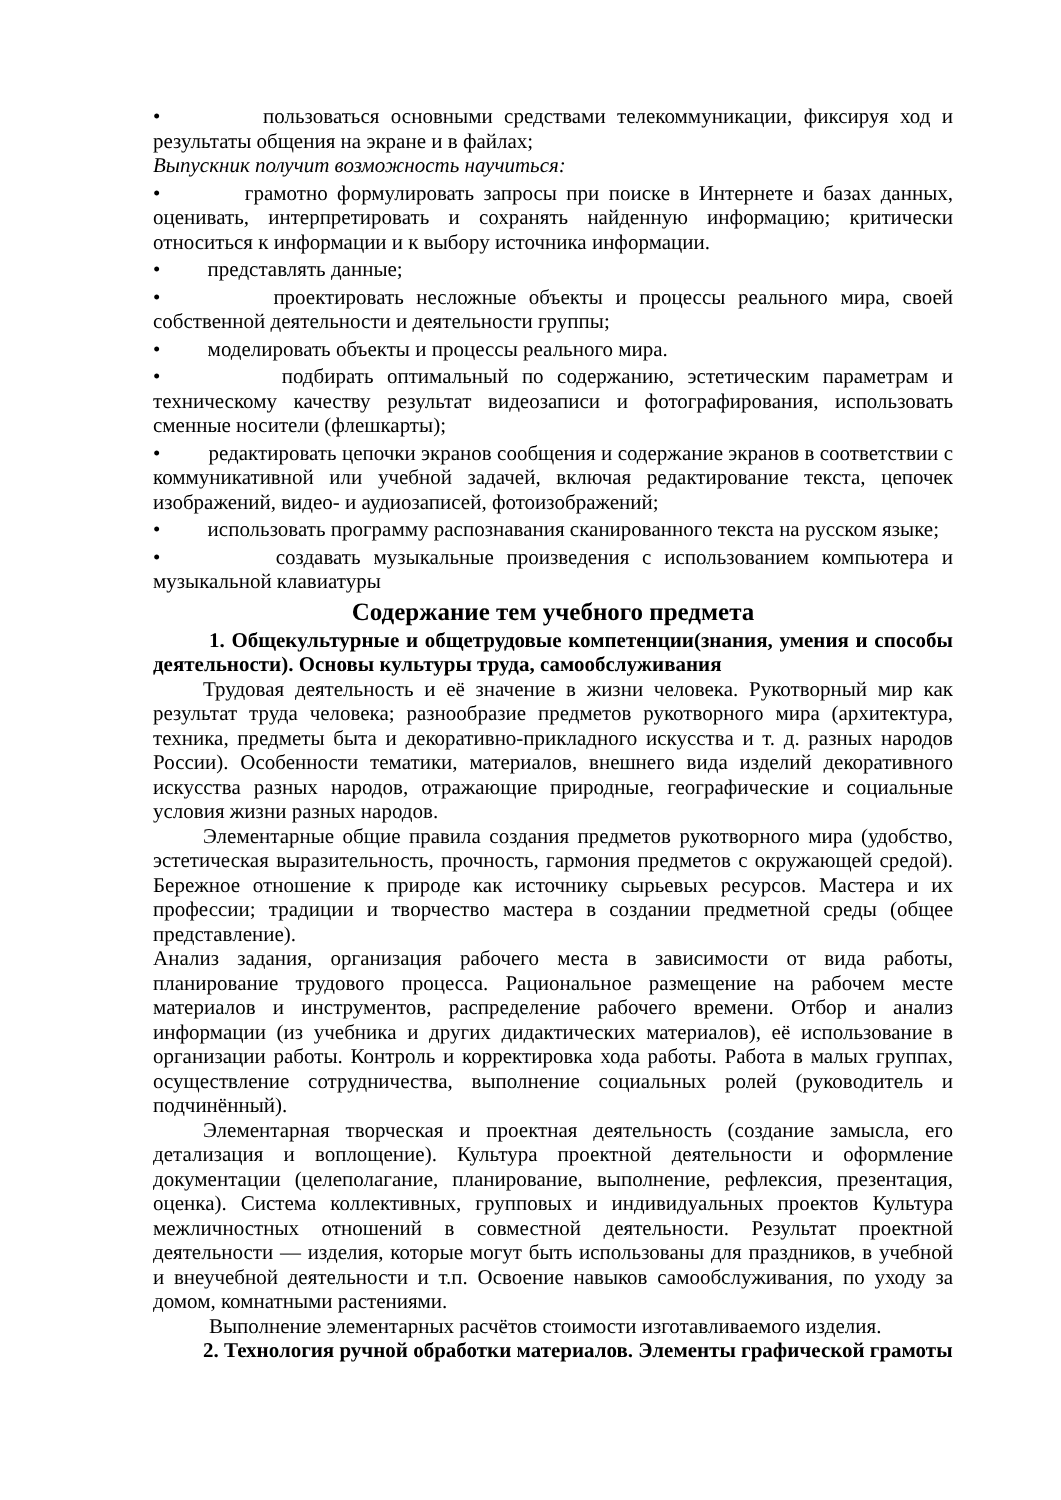• пользоваться основными средствами телекоммуникации, фиксируя ход и результаты общения на экране и в файлах;
Выпускник получит возможность научиться:
• грамотно формулировать запросы при поиске в Интернете и базах данных, оценивать, интерпретировать и сохранять найденную информацию; критически относиться к информации и к выбору источника информации.
• представлять данные;
• проектировать несложные объекты и процессы реального мира, своей собственной деятельности и деятельности группы;
• моделировать объекты и процессы реального мира.
• подбирать оптимальный по содержанию, эстетическим параметрам и техническому качеству результат видеозаписи и фотографирования, использовать сменные носители (флешкарты);
• редактировать цепочки экранов сообщения и содержание экранов в соответствии с коммуникативной или учебной задачей, включая редактирование текста, цепочек изображений, видео- и аудиозаписей, фотоизображений;
• использовать программу распознавания сканированного текста на русском языке;
• создавать музыкальные произведения с использованием компьютера и музыкальной клавиатуры
Содержание тем учебного предмета
1. Общекультурные и общетрудовые компетенции(знания, умения и способы деятельности). Основы культуры труда, самообслуживания
Трудовая деятельность и её значение в жизни человека. Рукотворный мир как результат труда человека; разнообразие предметов рукотворного мира (архитектура, техника, предметы быта и декоративно-прикладного искусства и т. д. разных народов России). Особенности тематики, материалов, внешнего вида изделий декоративного искусства разных народов, отражающие природные, географические и социальные условия жизни разных народов.
Элементарные общие правила создания предметов рукотворного мира (удобство, эстетическая выразительность, прочность, гармония предметов с окружающей средой). Бережное отношение к природе как источнику сырьевых ресурсов. Мастера и их профессии; традиции и творчество мастера в создании предметной среды (общее представление).
Анализ задания, организация рабочего места в зависимости от вида работы, планирование трудового процесса. Рациональное размещение на рабочем месте материалов и инструментов, распределение рабочего времени. Отбор и анализ информации (из учебника и других дидактических материалов), её использование в организации работы. Контроль и корректировка хода работы. Работа в малых группах, осуществление сотрудничества, выполнение социальных ролей (руководитель и подчинённый).
Элементарная творческая и проектная деятельность (создание замысла, его детализация и воплощение). Культура проектной деятельности и оформление документации (целеполагание, планирование, выполнение, рефлексия, презентация, оценка). Система коллективных, групповых и индивидуальных проектов Культура межличностных отношений в совместной деятельности. Результат проектной деятельности — изделия, которые могут быть использованы для праздников, в учебной и внеучебной деятельности и т.п. Освоение навыков самообслуживания, по уходу за домом, комнатными растениями.
Выполнение элементарных расчётов стоимости изготавливаемого изделия.
2. Технология ручной обработки материалов. Элементы графической грамоты